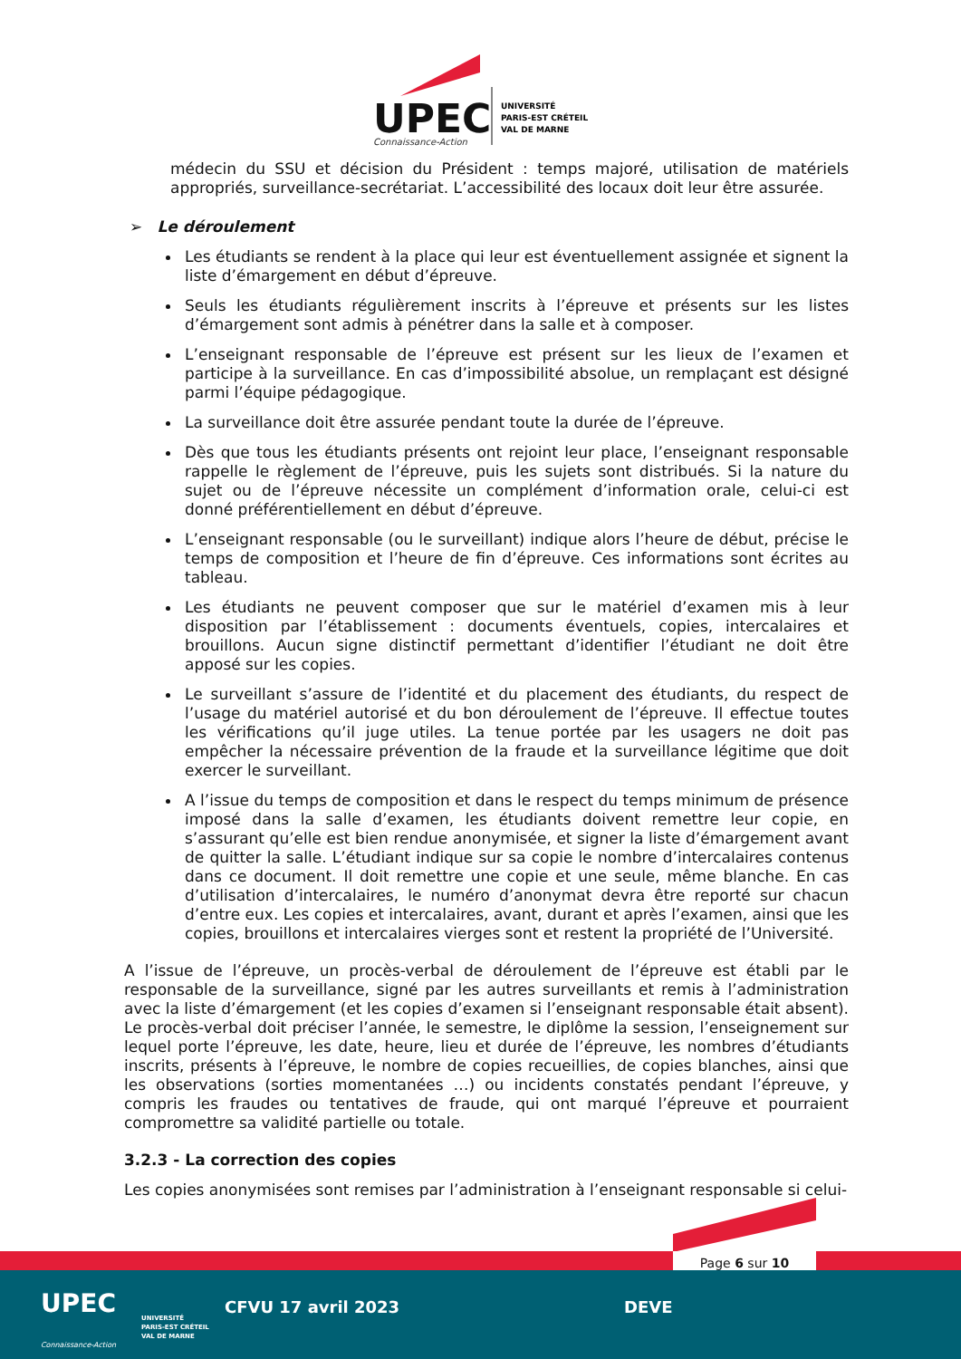UPEC
Connaissance-Action
UNIVERSITÉ
PARIS-EST CRÉTEIL
VAL DE MARNE
médecin du SSU et décision du Président : temps majoré, utilisation de matériels appropriés, surveillance-secrétariat. L’accessibilité des locaux doit leur être assurée.
➢ Le déroulement
Les étudiants se rendent à la place qui leur est éventuellement assignée et signent la liste d’émargement en début d’épreuve.
Seuls les étudiants régulièrement inscrits à l’épreuve et présents sur les listes d’émargement sont admis à pénétrer dans la salle et à composer.
L’enseignant responsable de l’épreuve est présent sur les lieux de l’examen et participe à la surveillance. En cas d’impossibilité absolue, un remplaçant est désigné parmi l’équipe pédagogique.
La surveillance doit être assurée pendant toute la durée de l’épreuve.
Dès que tous les étudiants présents ont rejoint leur place, l’enseignant responsable rappelle le règlement de l’épreuve, puis les sujets sont distribués. Si la nature du sujet ou de l’épreuve nécessite un complément d’information orale, celui-ci est donné préférentiellement en début d’épreuve.
L’enseignant responsable (ou le surveillant) indique alors l’heure de début, précise le temps de composition et l’heure de fin d’épreuve. Ces informations sont écrites au tableau.
Les étudiants ne peuvent composer que sur le matériel d’examen mis à leur disposition par l’établissement : documents éventuels, copies, intercalaires et brouillons. Aucun signe distinctif permettant d’identifier l’étudiant ne doit être apposé sur les copies.
Le surveillant s’assure de l’identité et du placement des étudiants, du respect de l’usage du matériel autorisé et du bon déroulement de l’épreuve. Il effectue toutes les vérifications qu’il juge utiles. La tenue portée par les usagers ne doit pas empêcher la nécessaire prévention de la fraude et la surveillance légitime que doit exercer le surveillant.
A l’issue du temps de composition et dans le respect du temps minimum de présence imposé dans la salle d’examen, les étudiants doivent remettre leur copie, en s’assurant qu’elle est bien rendue anonymisée, et signer la liste d’émargement avant de quitter la salle. L’étudiant indique sur sa copie le nombre d’intercalaires contenus dans ce document. Il doit remettre une copie et une seule, même blanche. En cas d’utilisation d’intercalaires, le numéro d’anonymat devra être reporté sur chacun d’entre eux. Les copies et intercalaires, avant, durant et après l’examen, ainsi que les copies, brouillons et intercalaires vierges sont et restent la propriété de l’Université.
A l’issue de l’épreuve, un procès-verbal de déroulement de l’épreuve est établi par le responsable de la surveillance, signé par les autres surveillants et remis à l’administration avec la liste d’émargement (et les copies d’examen si l’enseignant responsable était absent). Le procès-verbal doit préciser l’année, le semestre, le diplôme la session, l’enseignement sur lequel porte l’épreuve, les date, heure, lieu et durée de l’épreuve, les nombres d’étudiants inscrits, présents à l’épreuve, le nombre de copies recueillies, de copies blanches, ainsi que les observations (sorties momentanées …) ou incidents constatés pendant l’épreuve, y compris les fraudes ou tentatives de fraude, qui ont marqué l’épreuve et pourraient compromettre sa validité partielle ou totale.
3.2.3 - La correction des copies
Les copies anonymisées sont remises par l’administration à l’enseignant responsable si celui-
Page 6 sur 10
UPEC
Connaissance-Action
UNIVERSITÉ
PARIS-EST CRÉTEIL
VAL DE MARNE
CFVU 17 avril 2023 DEVE